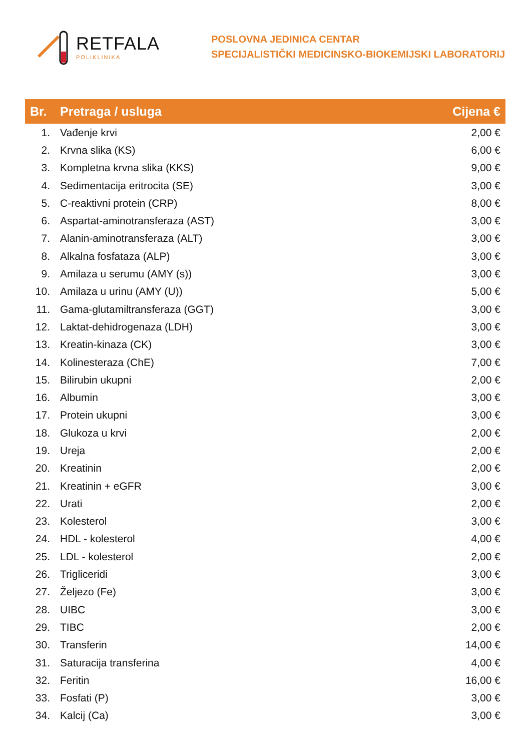RETFALA
POLIKLINIKA
POSLOVNA JEDINICA CENTAR
SPECIJALISTIČKI MEDICINSKO-BIOKEMIJSKI LABORATORIJ
| Br. | Pretraga / usluga | Cijena € |
| --- | --- | --- |
| 1. | Vađenje krvi | 2,00 € |
| 2. | Krvna slika (KS) | 6,00 € |
| 3. | Kompletna krvna slika (KKS) | 9,00 € |
| 4. | Sedimentacija eritrocita (SE) | 3,00 € |
| 5. | C-reaktivni protein (CRP) | 8,00 € |
| 6. | Aspartat-aminotransferaza (AST) | 3,00 € |
| 7. | Alanin-aminotransferaza (ALT) | 3,00 € |
| 8. | Alkalna fosfataza (ALP) | 3,00 € |
| 9. | Amilaza u serumu (AMY (s)) | 3,00 € |
| 10. | Amilaza u urinu (AMY (U)) | 5,00 € |
| 11. | Gama-glutamiltransferaza (GGT) | 3,00 € |
| 12. | Laktat-dehidrogenaza (LDH) | 3,00 € |
| 13. | Kreatin-kinaza (CK) | 3,00 € |
| 14. | Kolinesteraza (ChE) | 7,00 € |
| 15. | Bilirubin ukupni | 2,00 € |
| 16. | Albumin | 3,00 € |
| 17. | Protein ukupni | 3,00 € |
| 18. | Glukoza u krvi | 2,00 € |
| 19. | Ureja | 2,00 € |
| 20. | Kreatinin | 2,00 € |
| 21. | Kreatinin + eGFR | 3,00 € |
| 22. | Urati | 2,00 € |
| 23. | Kolesterol | 3,00 € |
| 24. | HDL - kolesterol | 4,00 € |
| 25. | LDL - kolesterol | 2,00 € |
| 26. | Trigliceridi | 3,00 € |
| 27. | Željezo (Fe) | 3,00 € |
| 28. | UIBC | 3,00 € |
| 29. | TIBC | 2,00 € |
| 30. | Transferin | 14,00 € |
| 31. | Saturacija transferina | 4,00 € |
| 32. | Feritin | 16,00 € |
| 33. | Fosfati (P) | 3,00 € |
| 34. | Kalcij (Ca) | 3,00 € |